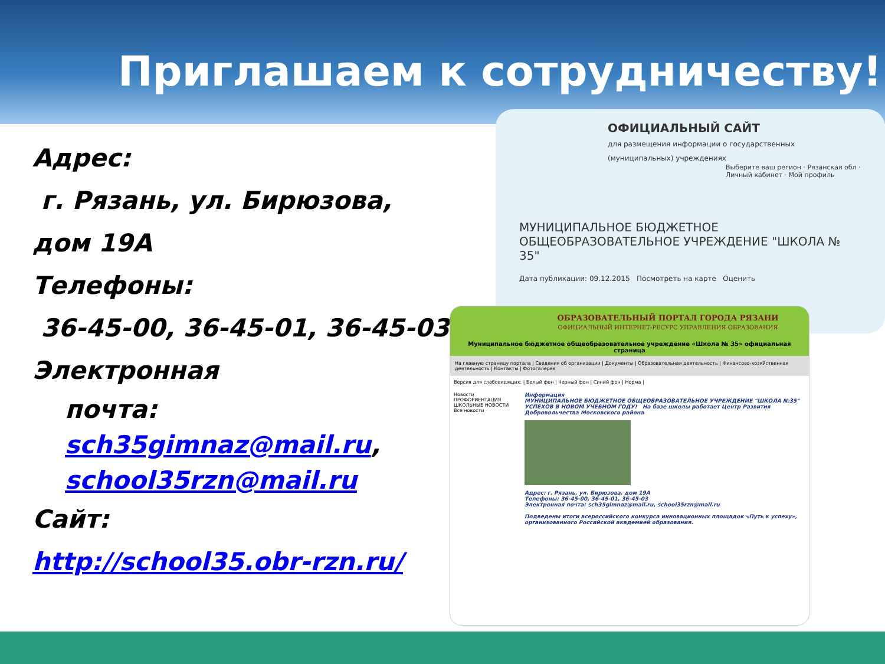Приглашаем к сотрудничеству!
Адрес:
г. Рязань, ул. Бирюзова, дом 19А
Телефоны:
36-45-00, 36-45-01, 36-45-03
Электронная
почта: sch35gimnaz@mail.ru, school35rzn@mail.ru
Сайт:
http://school35.obr-rzn.ru/
ОФИЦИАЛЬНЫЙ САЙТ
для размещения информации о государственных (муниципальных) учреждениях
Выберите ваш регион · Рязанская обл · Личный кабинет · Мой профиль
МУНИЦИПАЛЬНОЕ БЮДЖЕТНОЕ ОБЩЕОБРАЗОВАТЕЛЬНОЕ УЧРЕЖДЕНИЕ "ШКОЛА № 35"
Дата публикации: 09.12.2015 Посмотреть на карте Оценить
ОБРАЗОВАТЕЛЬНЫЙ ПОРТАЛ ГОРОДА РЯЗАНИ
ОФИЦИАЛЬНЫЙ ИНТЕРНЕТ-РЕСУРС УПРАВЛЕНИЯ ОБРАЗОВАНИЯ
Муниципальное бюджетное общеобразовательное учреждение «Школа № 35» официальная страница
На главную страницу портала | Сведения об организации | Документы | Образовательная деятельность | Финансово-хозяйственная деятельность | Контакты | Фотогалерея
Версия для слабовидящих: | Белый фон | Черный фон | Синий фон | Норма |
Новости
ПРОФОРИЕНТАЦИЯ
ШКОЛЬНЫЕ НОВОСТИ
Все новости
Информация
МУНИЦИПАЛЬНОЕ БЮДЖЕТНОЕ ОБЩЕОБРАЗОВАТЕЛЬНОЕ УЧРЕЖДЕНИЕ "ШКОЛА №35"
УСПЕХОВ В НОВОМ УЧЕБНОМ ГОДУ! На базе школы работает Центр Развития Добровольчества Московского района
Адрес: г. Рязань, ул. Бирюзова, дом 19А
Телефоны: 36-45-00, 36-45-01, 36-45-03
Электронная почта: sch35gimnaz@mail.ru, school35rzn@mail.ru
Подведены итоги всероссийского конкурса инновационных площадок «Путь к успеху», организованного Российской академией образования.